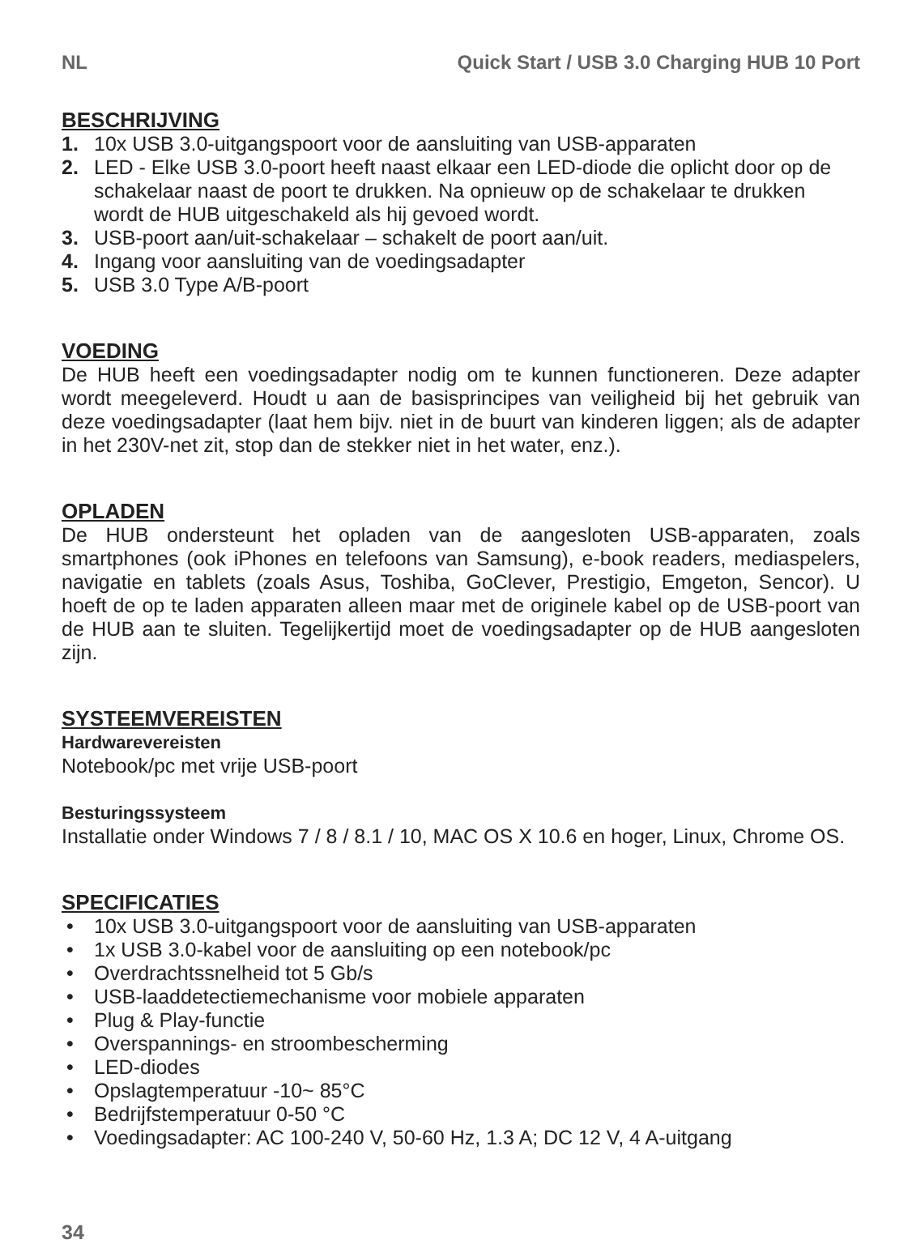NL Quick Start / USB 3.0 Charging HUB 10 Port
BESCHRIJVING
1. 10x USB 3.0-uitgangspoort voor de aansluiting van USB-apparaten
2. LED - Elke USB 3.0-poort heeft naast elkaar een LED-diode die oplicht door op de schakelaar naast de poort te drukken. Na opnieuw op de schakelaar te drukken wordt de HUB uitgeschakeld als hij gevoed wordt.
3. USB-poort aan/uit-schakelaar – schakelt de poort aan/uit.
4. Ingang voor aansluiting van de voedingsadapter
5. USB 3.0 Type A/B-poort
VOEDING
De HUB heeft een voedingsadapter nodig om te kunnen functioneren. Deze adapter wordt meegeleverd. Houdt u aan de basisprincipes van veiligheid bij het gebruik van deze voedingsadapter (laat hem bijv. niet in de buurt van kinderen liggen; als de adapter in het 230V-net zit, stop dan de stekker niet in het water, enz.).
OPLADEN
De HUB ondersteunt het opladen van de aangesloten USB-apparaten, zoals smartphones (ook iPhones en telefoons van Samsung), e-book readers, mediaspelers, navigatie en tablets (zoals Asus, Toshiba, GoClever, Prestigio, Emgeton, Sencor). U hoeft de op te laden apparaten alleen maar met de originele kabel op de USB-poort van de HUB aan te sluiten. Tegelijkertijd moet de voedingsadapter op de HUB aangesloten zijn.
SYSTEEMVEREISTEN
Hardwarevereisten
Notebook/pc met vrije USB-poort
Besturingssysteem
Installatie onder Windows 7 / 8 / 8.1 / 10, MAC OS X 10.6 en hoger, Linux, Chrome OS.
SPECIFICATIES
• 10x USB 3.0-uitgangspoort voor de aansluiting van USB-apparaten
• 1x USB 3.0-kabel voor de aansluiting op een notebook/pc
• Overdrachtssnelheid tot 5 Gb/s
• USB-laaddetectiemechanisme voor mobiele apparaten
• Plug & Play-functie
• Overspannings- en stroombescherming
• LED-diodes
• Opslagtemperatuur -10~ 85°C
• Bedrijfstemperatuur 0-50 °C
• Voedingsadapter: AC 100-240 V, 50-60 Hz, 1.3 A; DC 12 V, 4 A-uitgang
34